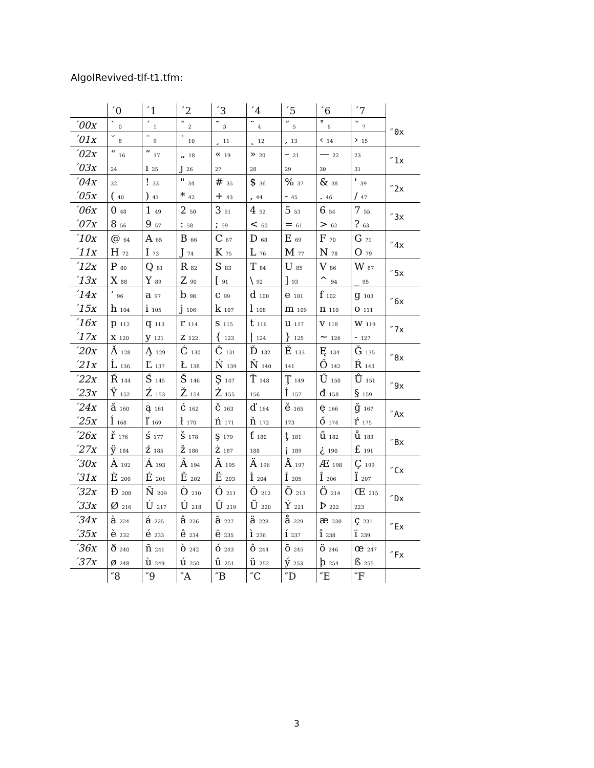AlgolRevived-tlf-t1.tfm:
| | ´0 | ´1 | ´2 | ´3 | ´4 | ´5 | ´6 | ´7 | |
| ´00x | ` 0 | ´ 1 | ˆ 2 | ˜ 3 | ¨ 4 | ˝ 5 | ˚ 6 | ˇ 7 | ″0x |
| ´01x | ˘ 8 | ¯ 9 | ˙ 10 | ¸ 11 | ˛ 12 | ‚ 13 | ‹ 14 | › 15 | |
| ´02x | “ 16 | ” 17 | „ 18 | « 19 | » 20 | – 21 | — 22 | 23 | ″1x |
| ´03x | 24 | ı 25 | ȷ 26 | 27 | 28 | 29 | 30 | 31 | |
| ´04x | 32 | ! 33 | " 34 | # 35 | $ 36 | % 37 | & 38 | ' 39 | ″2x |
| ´05x | ( 40 | ) 41 | * 42 | + 43 | , 44 | - 45 | . 46 | / 47 | |
| ´06x | 0 48 | 1 49 | 2 50 | 3 51 | 4 52 | 5 53 | 6 54 | 7 55 | ″3x |
| ´07x | 8 56 | 9 57 | : 58 | ; 59 | < 60 | = 61 | > 62 | ? 63 | |
| ´10x | @ 64 | A 65 | B 66 | C 67 | D 68 | E 69 | F 70 | G 71 | ″4x |
| ´11x | H 72 | I 73 | J 74 | K 75 | L 76 | M 77 | N 78 | O 79 | |
| ´12x | P 80 | Q 81 | R 82 | S 83 | T 84 | U 85 | V 86 | W 87 | ″5x |
| ´13x | X 88 | Y 89 | Z 90 | [ 91 | \ 92 | ] 93 | ^ 94 | _ 95 | |
| ´14x | ‘ 96 | a 97 | b 98 | c 99 | d 100 | e 101 | f 102 | g 103 | ″6x |
| ´15x | h 104 | i 105 | j 106 | k 107 | l 108 | m 109 | n 110 | o 111 | |
| ´16x | p 112 | q 113 | r 114 | s 115 | t 116 | u 117 | v 118 | w 119 | ″7x |
| ´17x | x 120 | y 121 | z 122 | { 123 | / 124 | } 125 | ~ 126 | - 127 | |
| ´20x | Ă 128 | Ą 129 | Ć 130 | Č 131 | Ď 132 | Ě 133 | Ę 134 | Ğ 135 | ″8x |
| ´21x | Ĺ 136 | Ľ 137 | Ł 138 | Ń 139 | Ň 140 | 141 | Ő 142 | Ŕ 143 | |
| ´22x | Ř 144 | Ś 145 | Š 146 | Ş 147 | Ť 148 | Ţ 149 | Ű 150 | Ů 151 | ″9x |
| ´23x | Ÿ 152 | Ź 153 | Ž 154 | Ż 155 | 156 | İ 157 | đ 158 | § 159 | |
| ´24x | ă 160 | ą 161 | ć 162 | č 163 | ď 164 | ě 165 | ę 166 | ğ 167 | ″Ax |
| ´25x | ĺ 168 | ľ 169 | ł 170 | ń 171 | ň 172 | 173 | ő 174 | ŕ 175 | |
| ´26x | ř 176 | ś 177 | š 178 | ş 179 | ť 180 | ţ 181 | ű 182 | ů 183 | ″Bx |
| ´27x | ÿ 184 | ź 185 | ž 186 | ż 187 | 188 | ¡ 189 | ¿ 190 | £ 191 | |
| ´30x | À 192 | Á 193 | Â 194 | Ã 195 | Ä 196 | Å 197 | Æ 198 | Ç 199 | ″Cx |
| ´31x | È 200 | É 201 | Ê 202 | Ë 203 | Ì 204 | Í 205 | Î 206 | Ï 207 | |
| ´32x | Ð 208 | Ñ 209 | Ò 210 | Ó 211 | Ô 212 | Õ 213 | Ö 214 | Œ 215 | ″Dx |
| ´33x | Ø 216 | Ù 217 | Ú 218 | Û 219 | Ü 220 | Ý 221 | Þ 222 | 223 | |
| ´34x | à 224 | á 225 | â 226 | ã 227 | ä 228 | å 229 | æ 230 | ç 231 | ″Ex |
| ´35x | è 232 | é 233 | ê 234 | ë 235 | ì 236 | í 237 | î 238 | ï 239 | |
| ´36x | ð 240 | ñ 241 | ò 242 | ó 243 | ô 244 | õ 245 | ö 246 | œ 247 | ″Fx |
| ´37x | ø 248 | ù 249 | ú 250 | û 251 | ü 252 | ý 253 | þ 254 | ß 255 | |
| | ″8 | ″9 | ″A | ″B | ″C | ″D | ″E | ″F | |
3